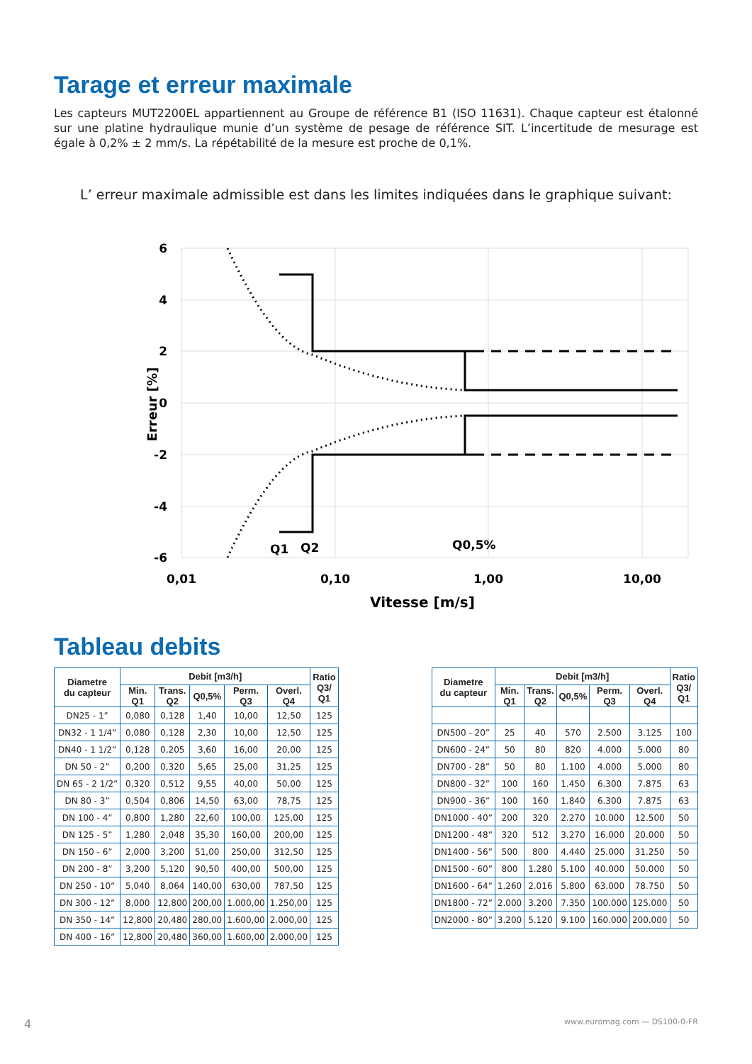Tarage et erreur maximale
Les capteurs MUT2200EL appartiennent au Groupe de référence B1 (ISO 11631). Chaque capteur est étalonné sur une platine hydraulique munie d’un système de pesage de référence SIT. L’incertitude de mesurage est égale à 0,2% ± 2 mm/s. La répétabilité de la mesure est proche de 0,1%.
L’ erreur maximale admissible est dans les limites indiquées dans le graphique suivant:
6
4
2
0
-2
-4
-6
Erreur [%]
0,01
0,10
1,00
10,00
Vitesse [m/s]
Q1
Q2
Q0,5%
Tableau debits
| Diametre du capteur | Debit [m3/h] | | | | | Ratio Q3/ Q1 |
| --- | --- | --- | --- | --- | --- | --- |
| | Min. Q1 | Trans. Q2 | Q0,5% | Perm. Q3 | Overl. Q4 | |
| DN25 - 1” | 0,080 | 0,128 | 1,40 | 10,00 | 12,50 | 125 |
| DN32 - 1 1/4” | 0,080 | 0,128 | 2,30 | 10,00 | 12,50 | 125 |
| DN40 - 1 1/2” | 0,128 | 0,205 | 3,60 | 16,00 | 20,00 | 125 |
| DN 50 - 2” | 0,200 | 0,320 | 5,65 | 25,00 | 31,25 | 125 |
| DN 65 - 2 1/2” | 0,320 | 0,512 | 9,55 | 40,00 | 50,00 | 125 |
| DN 80 - 3” | 0,504 | 0,806 | 14,50 | 63,00 | 78,75 | 125 |
| DN 100 - 4” | 0,800 | 1,280 | 22,60 | 100,00 | 125,00 | 125 |
| DN 125 - 5” | 1,280 | 2,048 | 35,30 | 160,00 | 200,00 | 125 |
| DN 150 - 6” | 2,000 | 3,200 | 51,00 | 250,00 | 312,50 | 125 |
| DN 200 - 8” | 3,200 | 5,120 | 90,50 | 400,00 | 500,00 | 125 |
| DN 250 - 10” | 5,040 | 8,064 | 140,00 | 630,00 | 787,50 | 125 |
| DN 300 - 12” | 8,000 | 12,800 | 200,00 | 1.000,00 | 1.250,00 | 125 |
| DN 350 - 14” | 12,800 | 20,480 | 280,00 | 1.600,00 | 2.000,00 | 125 |
| DN 400 - 16” | 12,800 | 20,480 | 360,00 | 1.600,00 | 2.000,00 | 125 |
| Diametre du capteur | Debit [m3/h] | | | | | Ratio Q3/ Q1 |
| --- | --- | --- | --- | --- | --- | --- |
| | Min. Q1 | Trans. Q2 | Q0,5% | Perm. Q3 | Overl. Q4 | |
| DN500 - 20” | 25 | 40 | 570 | 2.500 | 3.125 | 100 |
| DN600 - 24” | 50 | 80 | 820 | 4.000 | 5.000 | 80 |
| DN700 - 28” | 50 | 80 | 1.100 | 4.000 | 5.000 | 80 |
| DN800 - 32” | 100 | 160 | 1.450 | 6.300 | 7.875 | 63 |
| DN900 - 36” | 100 | 160 | 1.840 | 6.300 | 7.875 | 63 |
| DN1000 - 40” | 200 | 320 | 2.270 | 10.000 | 12.500 | 50 |
| DN1200 - 48” | 320 | 512 | 3.270 | 16.000 | 20.000 | 50 |
| DN1400 - 56” | 500 | 800 | 4.440 | 25.000 | 31.250 | 50 |
| DN1500 - 60” | 800 | 1.280 | 5.100 | 40.000 | 50.000 | 50 |
| DN1600 - 64” | 1.260 | 2.016 | 5.800 | 63.000 | 78.750 | 50 |
| DN1800 - 72” | 2.000 | 3.200 | 7.350 | 100.000 | 125.000 | 50 |
| DN2000 - 80” | 3.200 | 5.120 | 9.100 | 160.000 | 200.000 | 50 |
4 www.euromag.com — DS100-0-FR